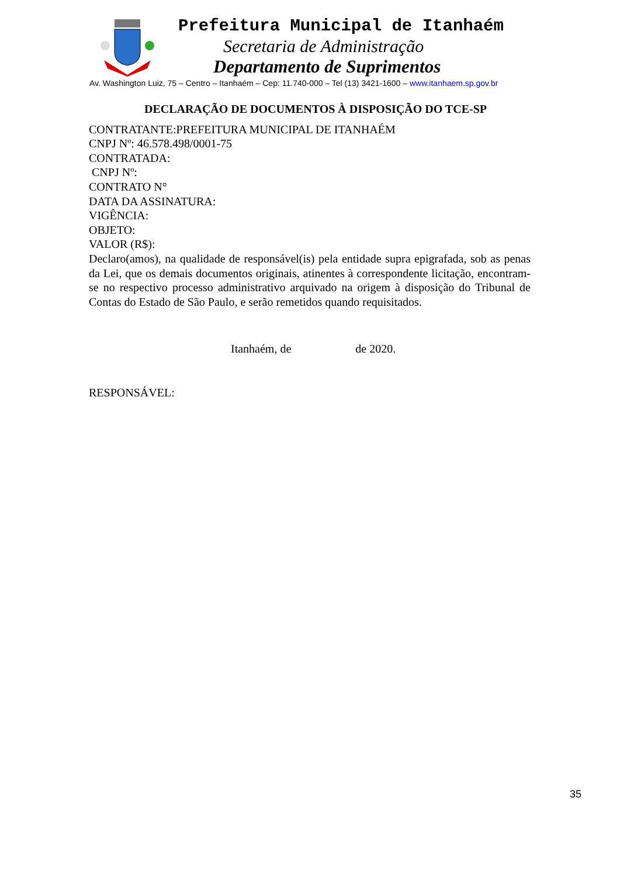Prefeitura Municipal de Itanhaém
Secretaria de Administração
Departamento de Suprimentos
Av. Washington Luiz, 75 – Centro – Itanhaém – Cep: 11.740-000 – Tel (13) 3421-1600 – www.itanhaem.sp.gov.br
DECLARAÇÃO DE DOCUMENTOS À DISPOSIÇÃO DO TCE-SP
CONTRATANTE:PREFEITURA MUNICIPAL DE ITANHAÉM
CNPJ Nº: 46.578.498/0001-75
CONTRATADA:
CNPJ Nº:
CONTRATO N°
DATA DA ASSINATURA:
VIGÊNCIA:
OBJETO:
VALOR (R$):
Declaro(amos), na qualidade de responsável(is) pela entidade supra epigrafada, sob as penas da Lei, que os demais documentos originais, atinentes à correspondente licitação, encontram-se no respectivo processo administrativo arquivado na origem à disposição do Tribunal de Contas do Estado de São Paulo, e serão remetidos quando requisitados.
Itanhaém, de de 2020.
RESPONSÁVEL:
35